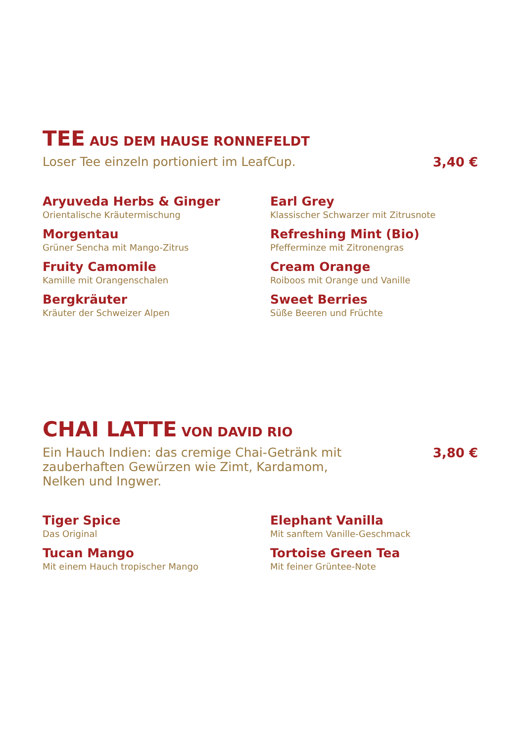TEE AUS DEM HAUSE RONNEFELDT
Loser Tee einzeln portioniert im LeafCup. 3,40 €
Aryuveda Herbs & Ginger
Orientalische Kräutermischung
Earl Grey
Klassischer Schwarzer mit Zitrusnote
Morgentau
Grüner Sencha mit Mango-Zitrus
Refreshing Mint (Bio)
Pfefferminze mit Zitronengras
Fruity Camomile
Kamille mit Orangenschalen
Cream Orange
Roiboos mit Orange und Vanille
Bergkräuter
Kräuter der Schweizer Alpen
Sweet Berries
Süße Beeren und Früchte
CHAI LATTE VON DAVID RIO
Ein Hauch Indien: das cremige Chai-Getränk mit zauberhaften Gewürzen wie Zimt, Kardamom, Nelken und Ingwer. 3,80 €
Tiger Spice
Das Original
Elephant Vanilla
Mit sanftem Vanille-Geschmack
Tucan Mango
Mit einem Hauch tropischer Mango
Tortoise Green Tea
Mit feiner Grüntee-Note